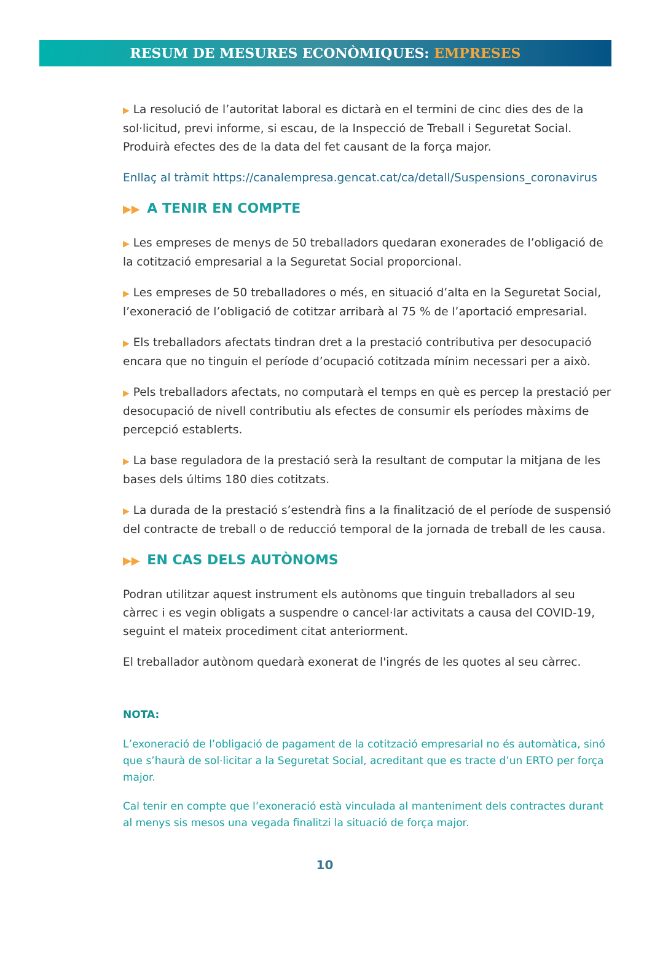RESUM DE MESURES ECONÒMIQUES: EMPRESES
▶ La resolució de l’autoritat laboral es dictarà en el termini de cinc dies des de la sol·licitud, previ informe, si escau, de la Inspecció de Treball i Seguretat Social. Produirà efectes des de la data del fet causant de la força major.
Enllaç al tràmit https://canalempresa.gencat.cat/ca/detall/Suspensions_coronavirus
▶▶ A TENIR EN COMPTE
▶ Les empreses de menys de 50 treballadors quedaran exonerades de l’obligació de la cotització empresarial a la Seguretat Social proporcional.
▶ Les empreses de 50 treballadores o més, en situació d’alta en la Seguretat Social, l’exoneració de l’obligació de cotitzar arribarà al 75 % de l’aportació empresarial.
▶ Els treballadors afectats tindran dret a la prestació contributiva per desocupació encara que no tinguin el període d’ocupació cotitzada mínim necessari per a això.
▶ Pels treballadors afectats, no computarà el temps en què es percep la prestació per desocupació de nivell contributiu als efectes de consumir els períodes màxims de percepció establerts.
▶ La base reguladora de la prestació serà la resultant de computar la mitjana de les bases dels últims 180 dies cotitzats.
▶ La durada de la prestació s’estendrà fins a la finalització de el període de suspensió del contracte de treball o de reducció temporal de la jornada de treball de les causa.
▶▶ EN CAS DELS AUTÒNOMS
Podran utilitzar aquest instrument els autònoms que tinguin treballadors al seu càrrec i es vegin obligats a suspendre o cancel·lar activitats a causa del COVID-19, seguint el mateix procediment citat anteriorment.
El treballador autònom quedarà exonerat de l'ingrés de les quotes al seu càrrec.
NOTA:
L’exoneració de l’obligació de pagament de la cotització empresarial no és automàtica, sinó que s’haurà de sol·licitar a la Seguretat Social, acreditant que es tracte d’un ERTO per força major.
Cal tenir en compte que l’exoneració està vinculada al manteniment dels contractes durant al menys sis mesos una vegada finalitzi la situació de força major.
10